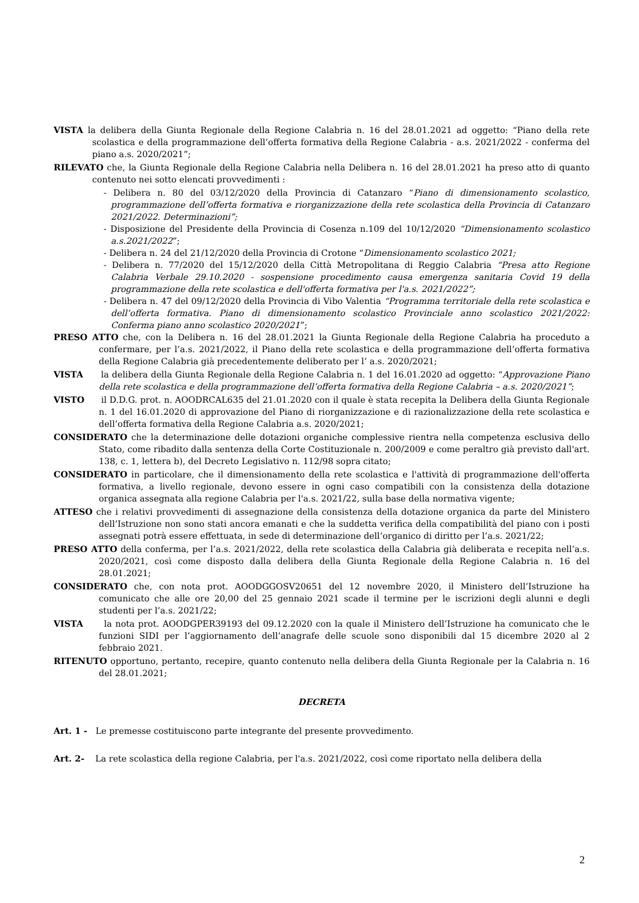VISTA la delibera della Giunta Regionale della Regione Calabria n. 16 del 28.01.2021 ad oggetto: “Piano della rete scolastica e della programmazione dell’offerta formativa della Regione Calabria - a.s. 2021/2022 - conferma del piano a.s. 2020/2021”;
RILEVATO che, la Giunta Regionale della Regione Calabria nella Delibera n. 16 del 28.01.2021 ha preso atto di quanto contenuto nei sotto elencati provvedimenti :
- Delibera n. 80 del 03/12/2020 della Provincia di Catanzaro “Piano di dimensionamento scolastico, programmazione dell’offerta formativa e riorganizzazione della rete scolastica della Provincia di Catanzaro 2021/2022. Determinazioni”;
- Disposizione del Presidente della Provincia di Cosenza n.109 del 10/12/2020 “Dimensionamento scolastico a.s.2021/2022”;
- Delibera n. 24 del 21/12/2020 della Provincia di Crotone “Dimensionamento scolastico 2021;
- Delibera n. 77/2020 del 15/12/2020 della Città Metropolitana di Reggio Calabria “Presa atto Regione Calabria Verbale 29.10.2020 - sospensione procedimento causa emergenza sanitaria Covid 19 della programmazione della rete scolastica e dell'offerta formativa per l'a.s. 2021/2022”;
- Delibera n. 47 del 09/12/2020 della Provincia di Vibo Valentia “Programma territoriale della rete scolastica e dell’offerta formativa. Piano di dimensionamento scolastico Provinciale anno scolastico 2021/2022: Conferma piano anno scolastico 2020/2021”;
PRESO ATTO che, con la Delibera n. 16 del 28.01.2021 la Giunta Regionale della Regione Calabria ha proceduto a confermare, per l’a.s. 2021/2022, il Piano della rete scolastica e della programmazione dell’offerta formativa della Regione Calabria già precedentemente deliberato per l’ a.s. 2020/2021;
VISTA la delibera della Giunta Regionale della Regione Calabria n. 1 del 16.01.2020 ad oggetto: “Approvazione Piano della rete scolastica e della programmazione dell’offerta formativa della Regione Calabria – a.s. 2020/2021”;
VISTO il D.D.G. prot. n. AOODRCAL635 del 21.01.2020 con il quale è stata recepita la Delibera della Giunta Regionale n. 1 del 16.01.2020 di approvazione del Piano di riorganizzazione e di razionalizzazione della rete scolastica e dell’offerta formativa della Regione Calabria a.s. 2020/2021;
CONSIDERATO che la determinazione delle dotazioni organiche complessive rientra nella competenza esclusiva dello Stato, come ribadito dalla sentenza della Corte Costituzionale n. 200/2009 e come peraltro già previsto dall'art. 138, c. 1, lettera b), del Decreto Legislativo n. 112/98 sopra citato;
CONSIDERATO in particolare, che il dimensionamento della rete scolastica e l'attività di programmazione dell'offerta formativa, a livello regionale, devono essere in ogni caso compatibili con la consistenza della dotazione organica assegnata alla regione Calabria per l'a.s. 2021/22, sulla base della normativa vigente;
ATTESO che i relativi provvedimenti di assegnazione della consistenza della dotazione organica da parte del Ministero dell’Istruzione non sono stati ancora emanati e che la suddetta verifica della compatibilità del piano con i posti assegnati potrà essere effettuata, in sede di determinazione dell’organico di diritto per l’a.s. 2021/22;
PRESO ATTO della conferma, per l’a.s. 2021/2022, della rete scolastica della Calabria già deliberata e recepita nell’a.s. 2020/2021, così come disposto dalla delibera della Giunta Regionale della Regione Calabria n. 16 del 28.01.2021;
CONSIDERATO che, con nota prot. AOODGGOSV20651 del 12 novembre 2020, il Ministero dell’Istruzione ha comunicato che alle ore 20,00 del 25 gennaio 2021 scade il termine per le iscrizioni degli alunni e degli studenti per l’a.s. 2021/22;
VISTA la nota prot. AOODGPER39193 del 09.12.2020 con la quale il Ministero dell’Istruzione ha comunicato che le funzioni SIDI per l’aggiornamento dell’anagrafe delle scuole sono disponibili dal 15 dicembre 2020 al 2 febbraio 2021.
RITENUTO opportuno, pertanto, recepire, quanto contenuto nella delibera della Giunta Regionale per la Calabria n. 16 del 28.01.2021;
DECRETA
Art. 1 - Le premesse costituiscono parte integrante del presente provvedimento.
Art. 2- La rete scolastica della regione Calabria, per l'a.s. 2021/2022, così come riportato nella delibera della
2